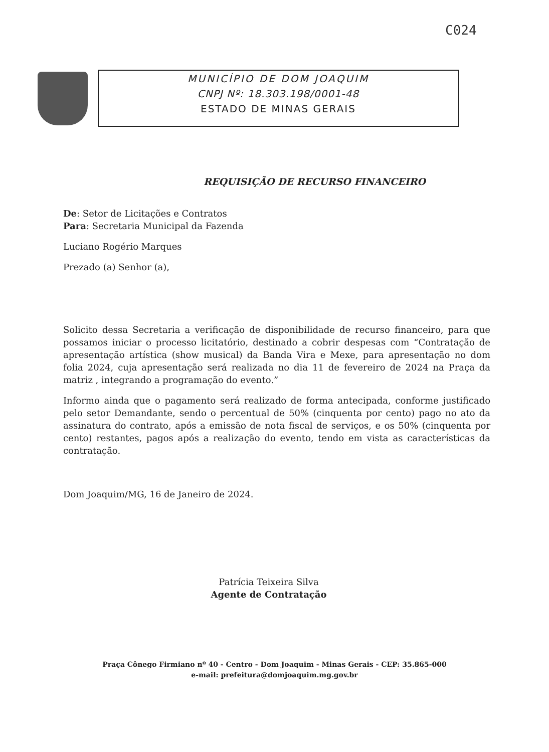C024
MUNICÍPIO DE DOM JOAQUIM
CNPJ Nº: 18.303.198/0001-48
ESTADO DE MINAS GERAIS
REQUISIÇÃO DE RECURSO FINANCEIRO
De: Setor de Licitações e Contratos
Para: Secretaria Municipal da Fazenda
Luciano Rogério Marques
Prezado (a) Senhor (a),
Solicito dessa Secretaria a verificação de disponibilidade de recurso financeiro, para que possamos iniciar o processo licitatório, destinado a cobrir despesas com “Contratação de apresentação artística (show musical) da Banda Vira e Mexe, para apresentação no dom folia 2024, cuja apresentação será realizada no dia 11 de fevereiro de 2024 na Praça da matriz , integrando a programação do evento.”
Informo ainda que o pagamento será realizado de forma antecipada, conforme justificado pelo setor Demandante, sendo o percentual de 50% (cinquenta por cento) pago no ato da assinatura do contrato, após a emissão de nota fiscal de serviços, e os 50% (cinquenta por cento) restantes, pagos após a realização do evento, tendo em vista as características da contratação.
Dom Joaquim/MG, 16 de Janeiro de 2024.
Patrícia Teixeira Silva
Agente de Contratação
Praça Cônego Firmiano nº 40 - Centro - Dom Joaquim - Minas Gerais - CEP: 35.865-000
e-mail: prefeitura@domjoaquim.mg.gov.br